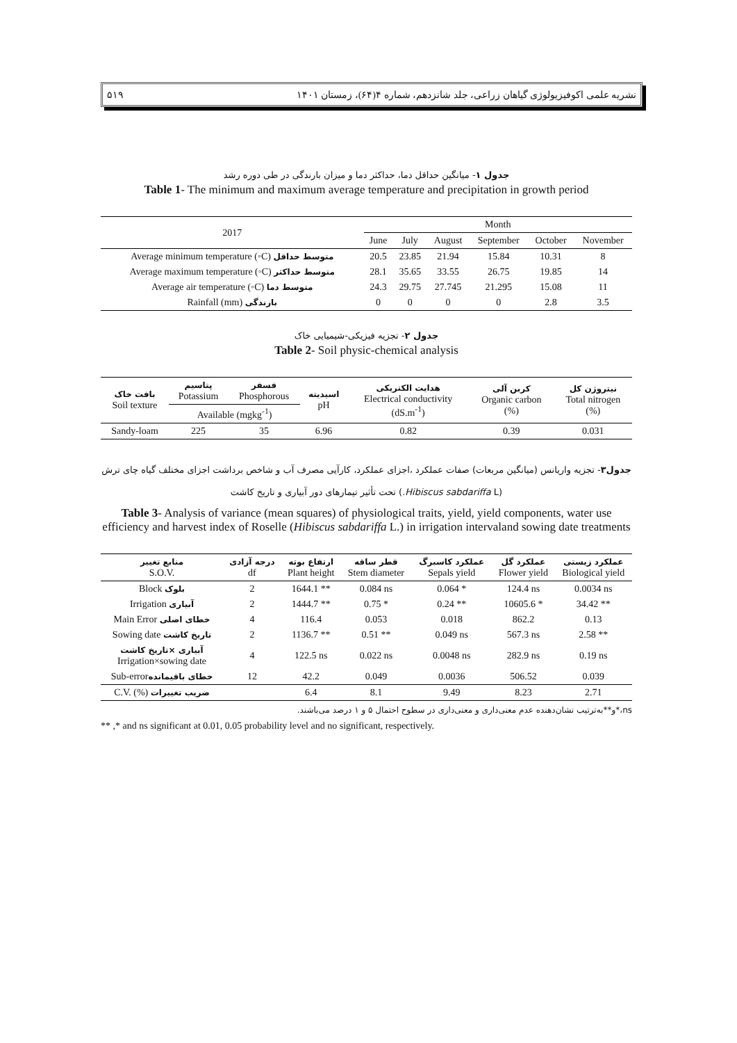نشریه علمی اکوفیزیولوژی گیاهان زراعی، جلد شانزدهم، شماره ۴(۶۴)، زمستان ۱۴۰۱ ۵۱۹
جدول ۱- میانگین حداقل دما، حداکثر دما و میزان بارندگی در طی دوره رشد
Table 1- The minimum and maximum average temperature and precipitation in growth period
| 2017 | Month | | | | | |
| --- | --- | --- | --- | --- | --- | --- |
| | June | July | August | September | October | November |
| Average minimum temperature (◦C) متوسط حداقل | 20.5 | 23.85 | 21.94 | 15.84 | 10.31 | 8 |
| Average maximum temperature (◦C) متوسط حداکثر | 28.1 | 35.65 | 33.55 | 26.75 | 19.85 | 14 |
| Average air temperature (◦C) متوسط دما | 24.3 | 29.75 | 27.745 | 21.295 | 15.08 | 11 |
| Rainfall (mm) بارندگی | 0 | 0 | 0 | 0 | 2.8 | 3.5 |
جدول ۲- تجزیه فیزیکی-شیمیایی خاک
Table 2- Soil physic-chemical analysis
| بافت خاک Soil texture | پتاسیم Potassium | فسفر Phosphorous | اسیدیته pH | هدایت الکتریکی Electrical conductivity (dS.m<sup>-1</sup>) | کربن آلی Organic carbon (%) | نیتروژن کل Total nitrogen (%) |
| --- | --- | --- | --- | --- | --- | --- |
| | Available (mgkg<sup>-1</sup>) | | | | | |
| Sandy-loam | 225 | 35 | 6.96 | 0.82 | 0.39 | 0.031 |
جدول۳- تجزیه واریانس (میانگین مربعات) صفات عملکرد ،اجزای عملکرد، کارآیی مصرف آب و شاخص برداشت اجزای مختلف گیاه چای ترش (Hibiscus sabdariffa L.) تحت تأثیر تیمارهای دور آبیاری و تاریخ کاشت
Table 3- Analysis of variance (mean squares) of physiological traits, yield, yield components, water use efficiency and harvest index of Roselle (Hibiscus sabdariffa L.) in irrigation intervaland sowing date treatments
| منابع تغییر S.O.V. | درجه آزادی df | ارتفاع بوته Plant height | قطر ساقه Stem diameter | عملکرد کاسبرگ Sepals yield | عملکرد گل Flower yield | عملکرد زیستی Biological yield |
| --- | --- | --- | --- | --- | --- | --- |
| Block بلوک | 2 | 1644.1 ** | 0.084 ns | 0.064 * | 124.4 ns | 0.0034 ns |
| Irrigation آبیاری | 2 | 1444.7 ** | 0.75 * | 0.24 ** | 10605.6 * | 34.42 ** |
| Main Error خطای اصلی | 4 | 116.4 | 0.053 | 0.018 | 862.2 | 0.13 |
| Sowing date تاریخ کاشت | 2 | 1136.7 ** | 0.51 ** | 0.049 ns | 567.3 ns | 2.58 ** |
| آبیاری ×تاریخ کاشت Irrigation×sowing date | 4 | 122.5 ns | 0.022 ns | 0.0048 ns | 282.9 ns | 0.19 ns |
| Sub-error خطای باقیمانده | 12 | 42.2 | 0.049 | 0.0036 | 506.52 | 0.039 |
| C.V. (%) ضریب تغییرات | | 6.4 | 8.1 | 9.49 | 8.23 | 2.71 |
ns،*و**به‌ترتیب نشان‌دهنده عدم معنی‌داری و معنی‌داری در سطوح احتمال ۵ و ۱ درصد می‌باشند.
** ,* and ns significant at 0.01, 0.05 probability level and no significant, respectively.